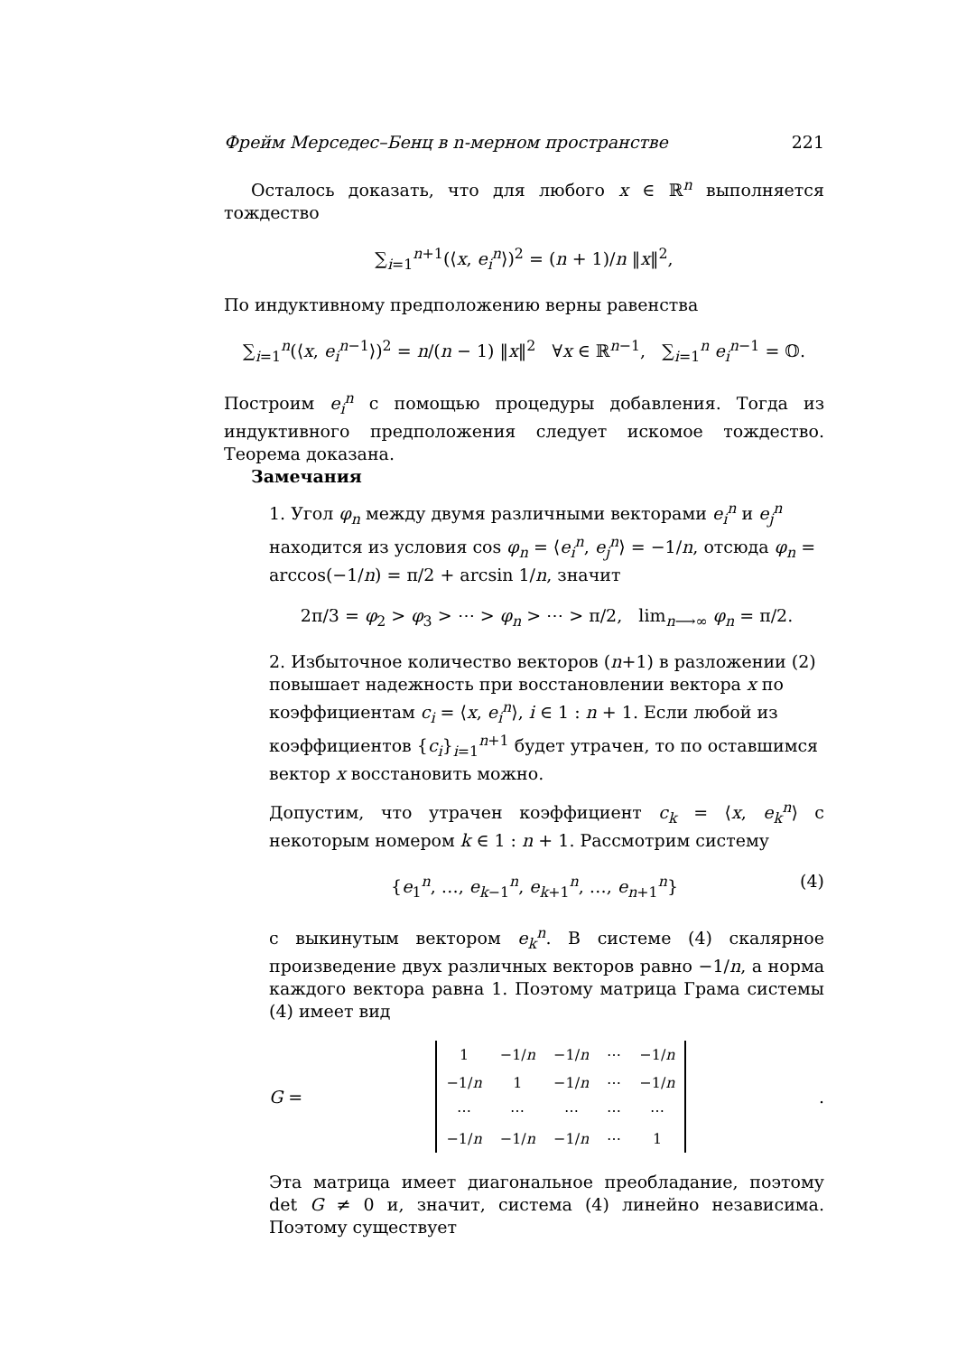Фрейм Мерседес–Бенц в n-мерном пространстве 221
Осталось доказать, что для любого x ∈ ℝ<sup>n</sup> выполняется тождество
∑<sub>i=1</sub><sup>n+1</sup>(⟨x, e<sub>i</sub><sup>n</sup>⟩)<sup>2</sup> = (n + 1)/n ‖x‖<sup>2</sup>,
По индуктивному предположению верны равенства
∑<sub>i=1</sub><sup>n</sup>(⟨x, e<sub>i</sub><sup>n−1</sup>⟩)<sup>2</sup> = n/(n − 1) ‖x‖<sup>2</sup> ∀x ∈ ℝ<sup>n−1</sup>, ∑<sub>i=1</sub><sup>n</sup> e<sub>i</sub><sup>n−1</sup> = 𝕆.
Построим e<sub>i</sub><sup>n</sup> с помощью процедуры добавления. Тогда из индуктивного предположения следует искомое тождество. Теорема доказана.
Замечания
1. Угол φ<sub>n</sub> между двумя различными векторами e<sub>i</sub><sup>n</sup> и e<sub>j</sub><sup>n</sup> находится из условия cos φ<sub>n</sub> = ⟨e<sub>i</sub><sup>n</sup>, e<sub>j</sub><sup>n</sup>⟩ = −1/n, отсюда φ<sub>n</sub> = arccos(−1/n) = π/2 + arcsin 1/n, значит
2π/3 = φ<sub>2</sub> > φ<sub>3</sub> > ⋯ > φ<sub>n</sub> > ⋯ > π/2, lim<sub>n⟶∞</sub> φ<sub>n</sub> = π/2.
2. Избыточное количество векторов (n+1) в разложении (2) повышает надежность при восстановлении вектора x по коэффициентам c<sub>i</sub> = ⟨x, e<sub>i</sub><sup>n</sup>⟩, i ∈ 1 : n + 1. Если любой из коэффициентов {c<sub>i</sub>}<sub>i=1</sub><sup>n+1</sup> будет утрачен, то по оставшимся вектор x восстановить можно.
Допустим, что утрачен коэффициент c<sub>k</sub> = ⟨x, e<sub>k</sub><sup>n</sup>⟩ с некоторым номером k ∈ 1 : n + 1. Рассмотрим систему
{e<sub>1</sub><sup>n</sup>, …, e<sub>k−1</sub><sup>n</sup>, e<sub>k+1</sub><sup>n</sup>, …, e<sub>n+1</sub><sup>n</sup>} (4)
с выкинутым вектором e<sub>k</sub><sup>n</sup>. В системе (4) скалярное произведение двух различных векторов равно −1/n, а норма каждого вектора равна 1. Поэтому матрица Грама системы (4) имеет вид
G =
| 1 | −1/ n | −1/ n | ⋯ | −1/ n |
| −1/ n | 1 | −1/ n | ⋯ | −1/ n |
| ⋯ | ⋯ | ⋯ | ⋯ | ⋯ |
| −1/ n | −1/ n | −1/ n | ⋯ | 1 |
.
Эта матрица имеет диагональное преобладание, поэтому det G ≠ 0 и, значит, система (4) линейно независима. Поэтому существует